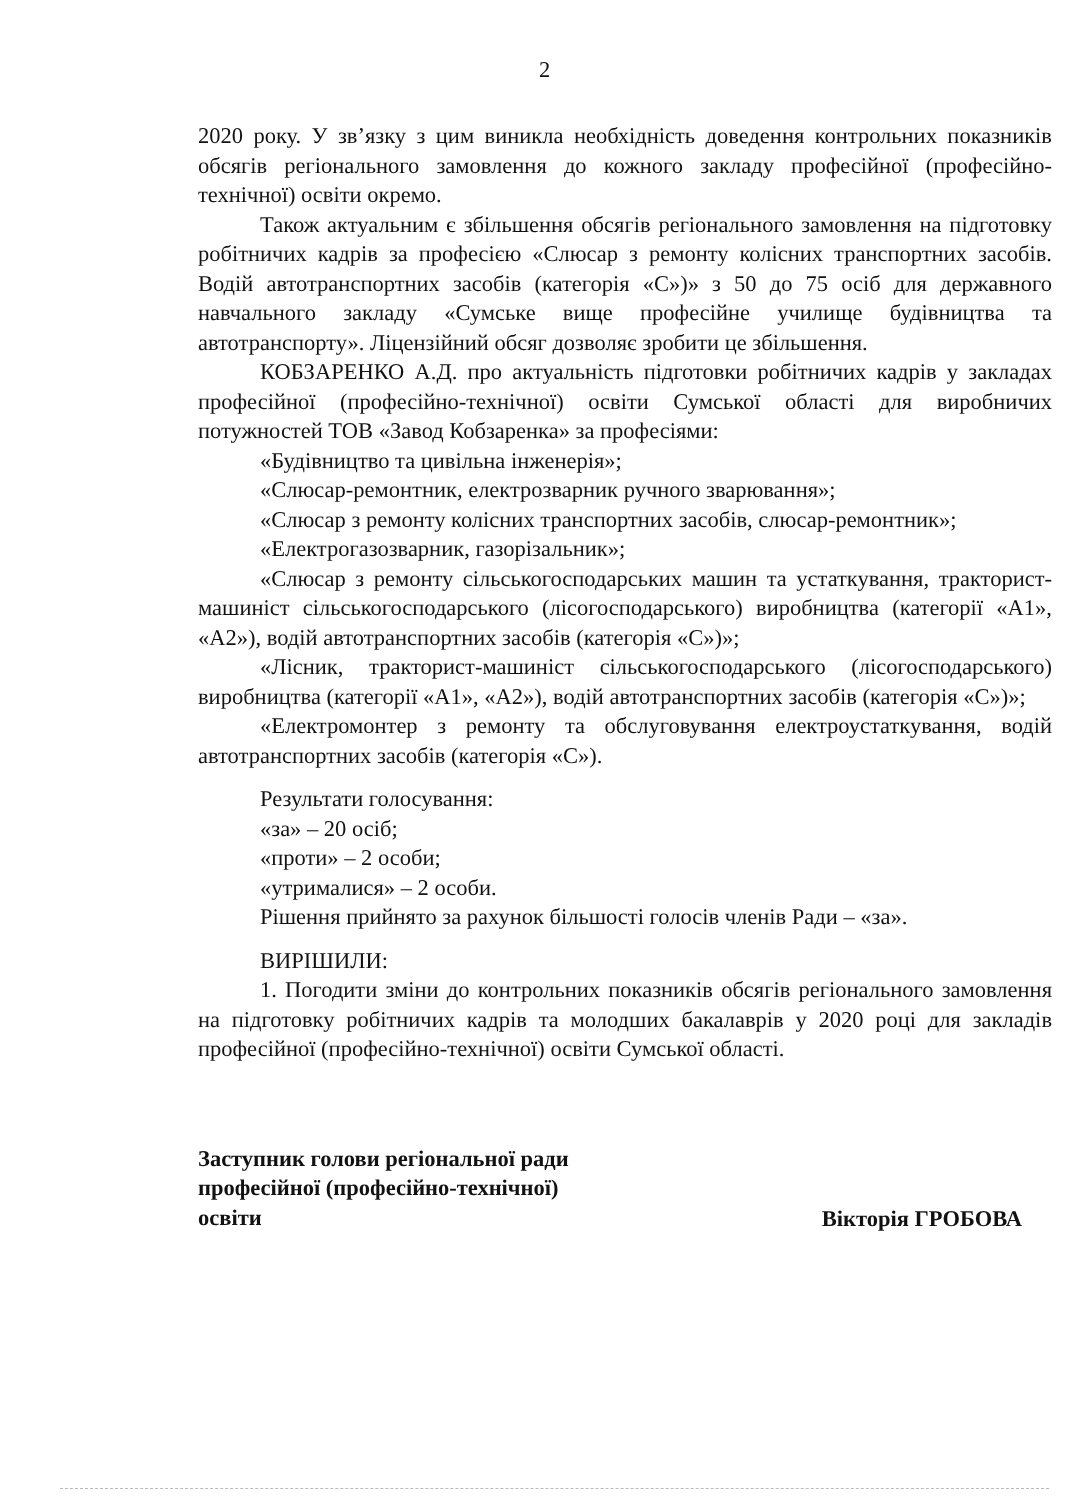2
2020 року. У зв’язку з цим виникла необхідність доведення контрольних показників обсягів регіонального замовлення до кожного закладу професійної (професійно-технічної) освіти окремо.
Також актуальним є збільшення обсягів регіонального замовлення на підготовку робітничих кадрів за професією «Слюсар з ремонту колісних транспортних засобів. Водій автотранспортних засобів (категорія «С»)» з 50 до 75 осіб для державного навчального закладу «Сумське вище професійне училище будівництва та автотранспорту». Ліцензійний обсяг дозволяє зробити це збільшення.
КОБЗАРЕНКО А.Д. про актуальність підготовки робітничих кадрів у закладах професійної (професійно-технічної) освіти Сумської області для виробничих потужностей ТОВ «Завод Кобзаренка» за професіями:
«Будівництво та цивільна інженерія»;
«Слюсар-ремонтник, електрозварник ручного зварювання»;
«Слюсар з ремонту колісних транспортних засобів, слюсар-ремонтник»;
«Електрогазозварник, газорізальник»;
«Слюсар з ремонту сільськогосподарських машин та устаткування, тракторист-машиніст сільськогосподарського (лісогосподарського) виробництва (категорії «А1», «А2»), водій автотранспортних засобів (категорія «С»)»;
«Лісник, тракторист-машиніст сільськогосподарського (лісогосподарського) виробництва (категорії «А1», «А2»), водій автотранспортних засобів (категорія «С»)»;
«Електромонтер з ремонту та обслуговування електроустаткування, водій автотранспортних засобів (категорія «С»).
Результати голосування:
«за» – 20 осіб;
«проти» – 2 особи;
«утрималися» – 2 особи.
Рішення прийнято за рахунок більшості голосів членів Ради – «за».
ВИРІШИЛИ:
1. Погодити зміни до контрольних показників обсягів регіонального замовлення на підготовку робітничих кадрів та молодших бакалаврів у 2020 році для закладів професійної (професійно-технічної) освіти Сумської області.
Заступник голови регіональної ради
професійної (професійно-технічної)
освіти
Вікторія ГРОБОВА